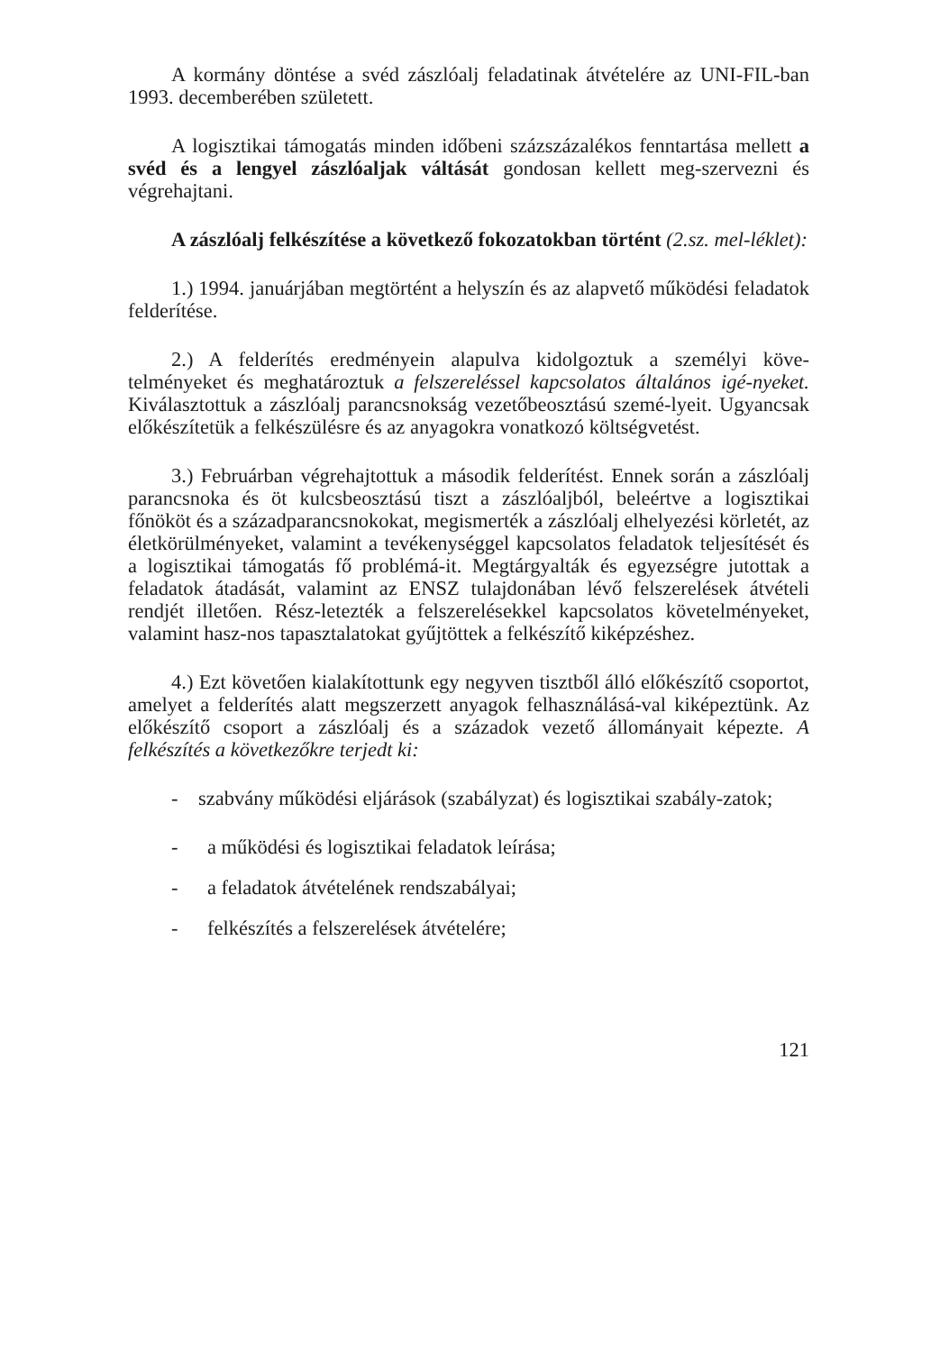A kormány döntése a svéd zászlóalj feladatinak átvételére az UNI-FIL-ban 1993. decemberében született.
A logisztikai támogatás minden időbeni százszázalékos fenntartása mellett a svéd és a lengyel zászlóaljak váltását gondosan kellett meg-szervezni és végrehajtani.
A zászlóalj felkészítése a következő fokozatokban történt (2.sz. mel-léklet):
1.) 1994. januárjában megtörtént a helyszín és az alapvető működési feladatok felderítése.
2.) A felderítés eredményein alapulva kidolgoztuk a személyi köve-telményeket és meghatároztuk a felszereléssel kapcsolatos általános igé-nyeket. Kiválasztottuk a zászlóalj parancsnokság vezetőbeosztású szemé-lyeit. Ugyancsak előkészítetük a felkészülésre és az anyagokra vonatkozó költségvetést.
3.) Februárban végrehajtottuk a második felderítést. Ennek során a zászlóalj parancsnoka és öt kulcsbeosztású tiszt a zászlóaljból, beleértve a logisztikai főnököt és a századparancsnokokat, megismerték a zászlóalj elhelyezési körletét, az életkörülményeket, valamint a tevékenységgel kapcsolatos feladatok teljesítését és a logisztikai támogatás fő problémá-it. Megtárgyalták és egyezségre jutottak a feladatok átadását, valamint az ENSZ tulajdonában lévő felszerelések átvételi rendjét illetően. Rész-letezték a felszerelésekkel kapcsolatos követelményeket, valamint hasz-nos tapasztalatokat gyűjtöttek a felkészítő kiképzéshez.
4.) Ezt követően kialakítottunk egy negyven tisztből álló előkészítő csoportot, amelyet a felderítés alatt megszerzett anyagok felhasználásá-val kiképeztünk. Az előkészítő csoport a zászlóalj és a századok vezető állományait képezte. A felkészítés a következőkre terjedt ki:
- szabvány működési eljárások (szabályzat) és logisztikai szabály-zatok;
- a működési és logisztikai feladatok leírása;
- a feladatok átvételének rendszabályai;
- felkészítés a felszerelések átvételére;
121